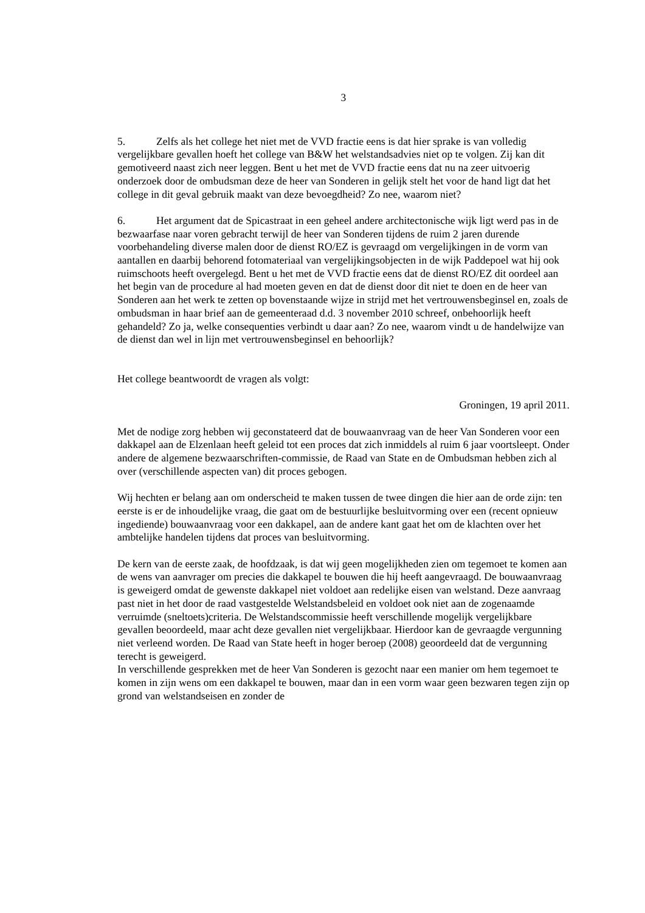3
5. Zelfs als het college het niet met de VVD fractie eens is dat hier sprake is van volledig vergelijkbare gevallen hoeft het college van B&W het welstandsadvies niet op te volgen. Zij kan dit gemotiveerd naast zich neer leggen. Bent u het met de VVD fractie eens dat nu na zeer uitvoerig onderzoek door de ombudsman deze de heer van Sonderen in gelijk stelt het voor de hand ligt dat het college in dit geval gebruik maakt van deze bevoegdheid? Zo nee, waarom niet?
6. Het argument dat de Spicastraat in een geheel andere architectonische wijk ligt werd pas in de bezwaarfase naar voren gebracht terwijl de heer van Sonderen tijdens de ruim 2 jaren durende voorbehandeling diverse malen door de dienst RO/EZ is gevraagd om vergelijkingen in de vorm van aantallen en daarbij behorend fotomateriaal van vergelijkingsobjecten in de wijk Paddepoel wat hij ook ruimschoots heeft overgelegd. Bent u het met de VVD fractie eens dat de dienst RO/EZ dit oordeel aan het begin van de procedure al had moeten geven en dat de dienst door dit niet te doen en de heer van Sonderen aan het werk te zetten op bovenstaande wijze in strijd met het vertrouwensbeginsel en, zoals de ombudsman in haar brief aan de gemeenteraad d.d. 3 november 2010 schreef, onbehoorlijk heeft gehandeld? Zo ja, welke consequenties verbindt u daar aan? Zo nee, waarom vindt u de handelwijze van de dienst dan wel in lijn met vertrouwensbeginsel en behoorlijk?
Het college beantwoordt de vragen als volgt:
Groningen, 19 april 2011.
Met de nodige zorg hebben wij geconstateerd dat de bouwaanvraag van de heer Van Sonderen voor een dakkapel aan de Elzenlaan heeft geleid tot een proces dat zich inmiddels al ruim 6 jaar voortsleept. Onder andere de algemene bezwaarschriften-commissie, de Raad van State en de Ombudsman hebben zich al over (verschillende aspecten van) dit proces gebogen.
Wij hechten er belang aan om onderscheid te maken tussen de twee dingen die hier aan de orde zijn: ten eerste is er de inhoudelijke vraag, die gaat om de bestuurlijke besluitvorming over een (recent opnieuw ingediende) bouwaanvraag voor een dakkapel, aan de andere kant gaat het om de klachten over het ambtelijke handelen tijdens dat proces van besluitvorming.
De kern van de eerste zaak, de hoofdzaak, is dat wij geen mogelijkheden zien om tegemoet te komen aan de wens van aanvrager om precies die dakkapel te bouwen die hij heeft aangevraagd. De bouwaanvraag is geweigerd omdat de gewenste dakkapel niet voldoet aan redelijke eisen van welstand. Deze aanvraag past niet in het door de raad vastgestelde Welstandsbeleid en voldoet ook niet aan de zogenaamde verruimde (sneltoets)criteria. De Welstandscommissie heeft verschillende mogelijk vergelijkbare gevallen beoordeeld, maar acht deze gevallen niet vergelijkbaar. Hierdoor kan de gevraagde vergunning niet verleend worden. De Raad van State heeft in hoger beroep (2008) geoordeeld dat de vergunning terecht is geweigerd.
In verschillende gesprekken met de heer Van Sonderen is gezocht naar een manier om hem tegemoet te komen in zijn wens om een dakkapel te bouwen, maar dan in een vorm waar geen bezwaren tegen zijn op grond van welstandseisen en zonder de